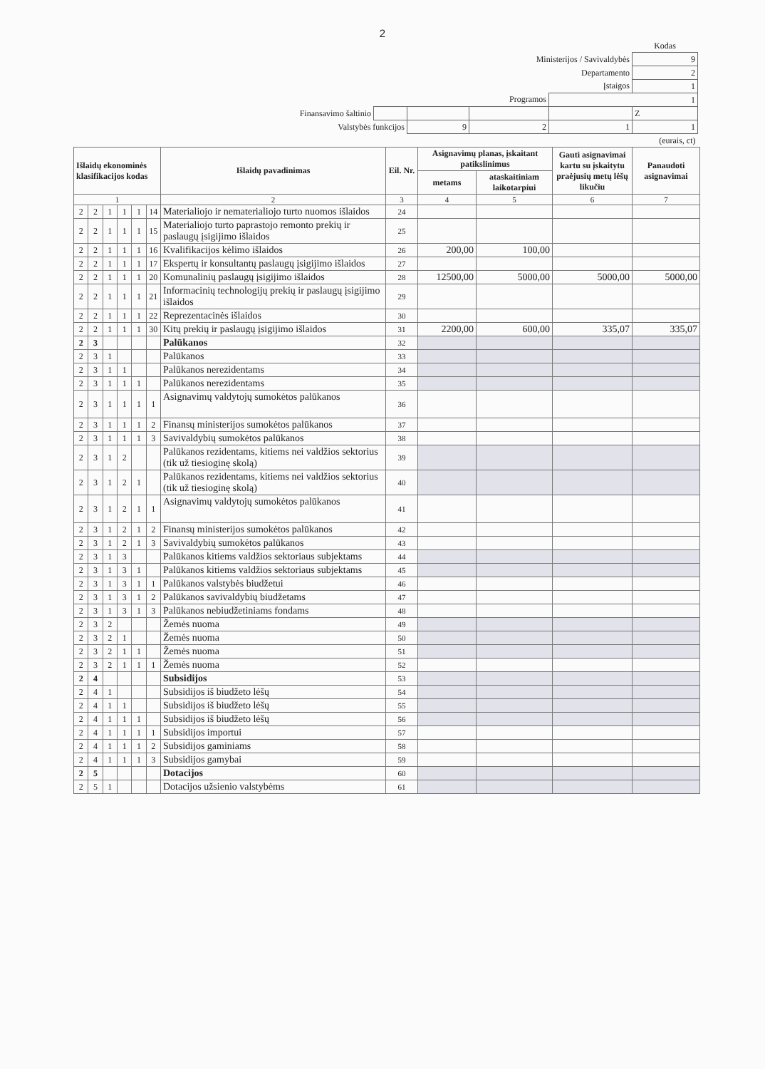2
| | | | | | Kodas |
| Ministerijos / Savivaldybės | | | | | 9 |
| Departamento | | | | | 2 |
| Įstaigos | | | | | 1 |
| Programos | | | | 1 | |
| Finansavimo šaltinio | | | | | Z |
| Valstybės funkcijos | | 9 | 2 | 1 | 1 |
| (eurais, ct) | | | | | |
| Išlaidų ekonominės klasifikacijos kodas | | | | | | Išlaidų pavadinimas | Eil. Nr. | Asignavimų planas, įskaitant patikslinimus | | Gauti asignavimai kartu su įskaitytu praėjusių metų lėšų likučiu | Panaudoti asignavimai |
| --- | --- | --- | --- | --- | --- | --- | --- | --- | --- | --- | --- |
| | | | | | | | | metams | ataskaitiniam laikotarpiui | | |
| 1 | | | | | | 2 | 3 | 4 | 5 | 6 | 7 |
| 2 | 2 | 1 | 1 | 1 | 14 | Materialiojo ir nematerialiojo turto nuomos išlaidos | 24 | | | | |
| 2 | 2 | 1 | 1 | 1 | 15 | Materialiojo turto paprastojo remonto prekių ir paslaugų įsigijimo išlaidos | 25 | | | | |
| 2 | 2 | 1 | 1 | 1 | 16 | Kvalifikacijos kėlimo išlaidos | 26 | 200,00 | 100,00 | | |
| 2 | 2 | 1 | 1 | 1 | 17 | Ekspertų ir konsultantų paslaugų įsigijimo išlaidos | 27 | | | | |
| 2 | 2 | 1 | 1 | 1 | 20 | Komunalinių paslaugų įsigijimo išlaidos | 28 | 12500,00 | 5000,00 | 5000,00 | 5000,00 |
| 2 | 2 | 1 | 1 | 1 | 21 | Informacinių technologijų prekių ir paslaugų įsigijimo išlaidos | 29 | | | | |
| 2 | 2 | 1 | 1 | 1 | 22 | Reprezentacinės išlaidos | 30 | | | | |
| 2 | 2 | 1 | 1 | 1 | 30 | Kitų prekių ir paslaugų įsigijimo išlaidos | 31 | 2200,00 | 600,00 | 335,07 | 335,07 |
| 2 | 3 | | | | | Palūkanos | 32 | | | | |
| 2 | 3 | 1 | | | | Palūkanos | 33 | | | | |
| 2 | 3 | 1 | 1 | | | Palūkanos nerezidentams | 34 | | | | |
| 2 | 3 | 1 | 1 | 1 | | Palūkanos nerezidentams | 35 | | | | |
| 2 | 3 | 1 | 1 | 1 | 1 | Asignavimų valdytojų sumokėtos palūkanos | 36 | | | | |
| 2 | 3 | 1 | 1 | 1 | 2 | Finansų ministerijos sumokėtos palūkanos | 37 | | | | |
| 2 | 3 | 1 | 1 | 1 | 3 | Savivaldybių sumokėtos palūkanos | 38 | | | | |
| 2 | 3 | 1 | 2 | | | Palūkanos rezidentams, kitiems nei valdžios sektorius (tik už tiesioginę skolą) | 39 | | | | |
| 2 | 3 | 1 | 2 | 1 | | Palūkanos rezidentams, kitiems nei valdžios sektorius (tik už tiesioginę skolą) | 40 | | | | |
| 2 | 3 | 1 | 2 | 1 | 1 | Asignavimų valdytojų sumokėtos palūkanos | 41 | | | | |
| 2 | 3 | 1 | 2 | 1 | 2 | Finansų ministerijos sumokėtos palūkanos | 42 | | | | |
| 2 | 3 | 1 | 2 | 1 | 3 | Savivaldybių sumokėtos palūkanos | 43 | | | | |
| 2 | 3 | 1 | 3 | | | Palūkanos kitiems valdžios sektoriaus subjektams | 44 | | | | |
| 2 | 3 | 1 | 3 | 1 | | Palūkanos kitiems valdžios sektoriaus subjektams | 45 | | | | |
| 2 | 3 | 1 | 3 | 1 | 1 | Palūkanos valstybės biudžetui | 46 | | | | |
| 2 | 3 | 1 | 3 | 1 | 2 | Palūkanos savivaldybių biudžetams | 47 | | | | |
| 2 | 3 | 1 | 3 | 1 | 3 | Palūkanos nebiudžetiniams fondams | 48 | | | | |
| 2 | 3 | 2 | | | | Žemės nuoma | 49 | | | | |
| 2 | 3 | 2 | 1 | | | Žemės nuoma | 50 | | | | |
| 2 | 3 | 2 | 1 | 1 | | Žemės nuoma | 51 | | | | |
| 2 | 3 | 2 | 1 | 1 | 1 | Žemės nuoma | 52 | | | | |
| 2 | 4 | | | | | Subsidijos | 53 | | | | |
| 2 | 4 | 1 | | | | Subsidijos iš biudžeto lėšų | 54 | | | | |
| 2 | 4 | 1 | 1 | | | Subsidijos iš biudžeto lėšų | 55 | | | | |
| 2 | 4 | 1 | 1 | 1 | | Subsidijos iš biudžeto lėšų | 56 | | | | |
| 2 | 4 | 1 | 1 | 1 | 1 | Subsidijos importui | 57 | | | | |
| 2 | 4 | 1 | 1 | 1 | 2 | Subsidijos gaminiams | 58 | | | | |
| 2 | 4 | 1 | 1 | 1 | 3 | Subsidijos gamybai | 59 | | | | |
| 2 | 5 | | | | | Dotacijos | 60 | | | | |
| 2 | 5 | 1 | | | | Dotacijos užsienio valstybėms | 61 | | | | |